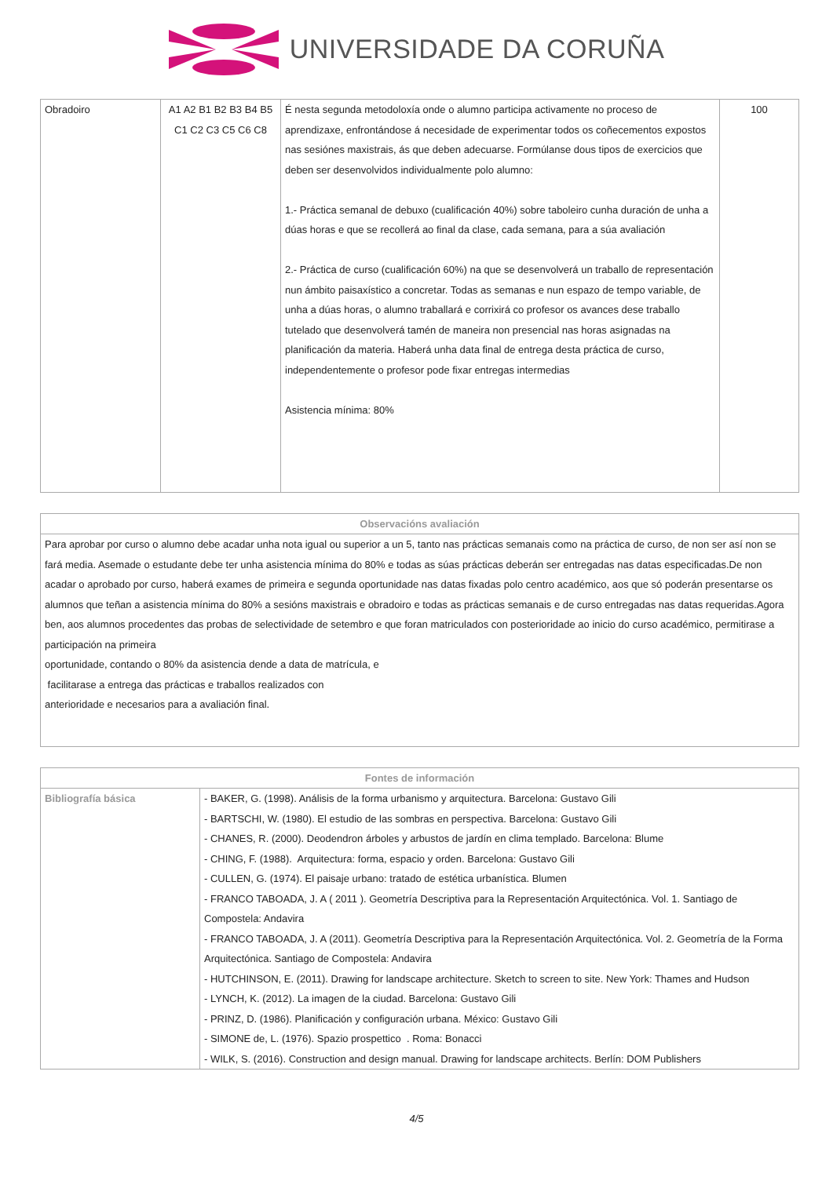UNIVERSIDADE DA CORUÑA
| Obradoiro | A1 A2 B1 B2 B3 B4 B5 C1 C2 C3 C5 C6 C8 | É nesta segunda metodoloxía onde o alumno participa activamente no proceso de aprendizaxe, enfrontándose á necesidade de experimentar todos os coñecementos expostos nas sesiónes maxistrais, ás que deben adecuarse. Formúlanse dous tipos de exercicios que deben ser desenvolvidos individualmente polo alumno: 1.- Práctica semanal de debuxo (cualificación 40%) sobre taboleiro cunha duración de unha a dúas horas e que se recollerá ao final da clase, cada semana, para a súa avaliación 2.- Práctica de curso (cualificación 60%) na que se desenvolverá un traballo de representación nun ámbito paisaxístico a concretar. Todas as semanas e nun espazo de tempo variable, de unha a dúas horas, o alumno traballará e corrixirá co profesor os avances dese traballo tutelado que desenvolverá tamén de maneira non presencial nas horas asignadas na planificación da materia. Haberá unha data final de entrega desta práctica de curso, independentemente o profesor pode fixar entregas intermedias Asistencia mínima: 80% | 100 |
| Observacións avaliación |
| --- |
| Para aprobar por curso o alumno debe acadar unha nota igual ou superior a un 5, tanto nas prácticas semanais como na práctica de curso, de non ser así non se fará media. Asemade o estudante debe ter unha asistencia mínima do 80% e todas as súas prácticas deberán ser entregadas nas datas especificadas.De non acadar o aprobado por curso, haberá exames de primeira e segunda oportunidade nas datas fixadas polo centro académico, aos que só poderán presentarse os alumnos que teñan a asistencia mínima do 80% a sesións maxistrais e obradoiro e todas as prácticas semanais e de curso entregadas nas datas requeridas.Agora ben, aos alumnos procedentes das probas de selectividade de setembro e que foran matriculados con posterioridade ao inicio do curso académico, permitirase a participación na primeira oportunidade, contando o 80% da asistencia dende a data de matrícula, e facilitarase a entrega das prácticas e traballos realizados con anterioridade e necesarios para a avaliación final. |
| Fontes de información | |
| --- | --- |
| Bibliografía básica | - BAKER, G. (1998). Análisis de la forma urbanismo y arquitectura. Barcelona: Gustavo Gili - BARTSCHI, W. (1980). El estudio de las sombras en perspectiva. Barcelona: Gustavo Gili - CHANES, R. (2000). Deodendron árboles y arbustos de jardín en clima templado. Barcelona: Blume - CHING, F. (1988). Arquitectura: forma, espacio y orden. Barcelona: Gustavo Gili - CULLEN, G. (1974). El paisaje urbano: tratado de estética urbanística. Blumen - FRANCO TABOADA, J. A ( 2011 ). Geometría Descriptiva para la Representación Arquitectónica. Vol. 1. Santiago de Compostela: Andavira - FRANCO TABOADA, J. A (2011). Geometría Descriptiva para la Representación Arquitectónica. Vol. 2. Geometría de la Forma Arquitectónica. Santiago de Compostela: Andavira - HUTCHINSON, E. (2011). Drawing for landscape architecture. Sketch to screen to site. New York: Thames and Hudson - LYNCH, K. (2012). La imagen de la ciudad. Barcelona: Gustavo Gili - PRINZ, D. (1986). Planificación y configuración urbana. México: Gustavo Gili - SIMONE de, L. (1976). Spazio prospettico . Roma: Bonacci - WILK, S. (2016). Construction and design manual. Drawing for landscape architects. Berlín: DOM Publishers |
4/5